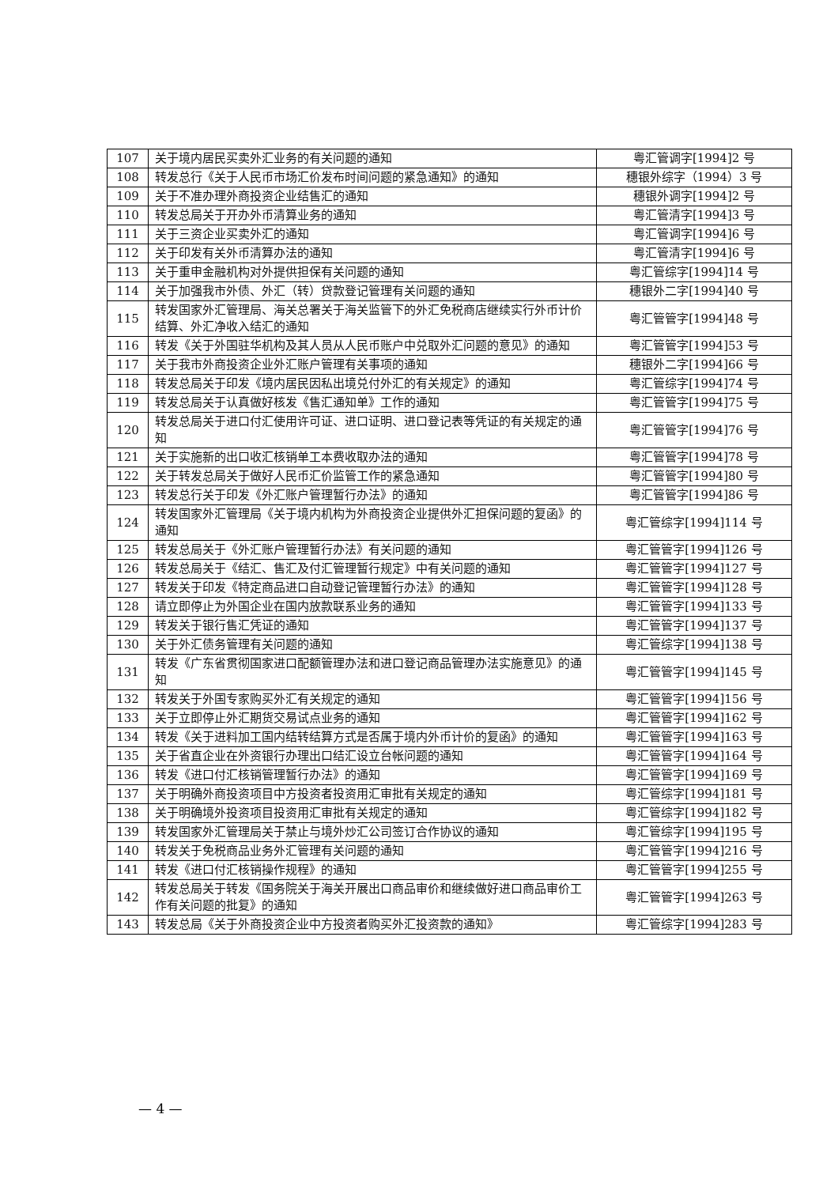| 107 | 关于境内居民买卖外汇业务的有关问题的通知 | 粤汇管调字[1994]2 号 |
| 108 | 转发总行《关于人民币市场汇价发布时间问题的紧急通知》的通知 | 穗银外综字（1994）3 号 |
| 109 | 关于不准办理外商投资企业结售汇的通知 | 穗银外调字[1994]2 号 |
| 110 | 转发总局关于开办外币清算业务的通知 | 粤汇管清字[1994]3 号 |
| 111 | 关于三资企业买卖外汇的通知 | 粤汇管调字[1994]6 号 |
| 112 | 关于印发有关外币清算办法的通知 | 粤汇管清字[1994]6 号 |
| 113 | 关于重申金融机构对外提供担保有关问题的通知 | 粤汇管综字[1994]14 号 |
| 114 | 关于加强我市外债、外汇（转）贷款登记管理有关问题的通知 | 穗银外二字[1994]40 号 |
| 115 | 转发国家外汇管理局、海关总署关于海关监管下的外汇免税商店继续实行外币计价结算、外汇净收入结汇的通知 | 粤汇管管字[1994]48 号 |
| 116 | 转发《关于外国驻华机构及其人员从人民币账户中兑取外汇问题的意见》的通知 | 粤汇管管字[1994]53 号 |
| 117 | 关于我市外商投资企业外汇账户管理有关事项的通知 | 穗银外二字[1994]66 号 |
| 118 | 转发总局关于印发《境内居民因私出境兑付外汇的有关规定》的通知 | 粤汇管综字[1994]74 号 |
| 119 | 转发总局关于认真做好核发《售汇通知单》工作的通知 | 粤汇管管字[1994]75 号 |
| 120 | 转发总局关于进口付汇使用许可证、进口证明、进口登记表等凭证的有关规定的通知 | 粤汇管管字[1994]76 号 |
| 121 | 关于实施新的出口收汇核销单工本费收取办法的通知 | 粤汇管管字[1994]78 号 |
| 122 | 关于转发总局关于做好人民币汇价监管工作的紧急通知 | 粤汇管管字[1994]80 号 |
| 123 | 转发总行关于印发《外汇账户管理暂行办法》的通知 | 粤汇管管字[1994]86 号 |
| 124 | 转发国家外汇管理局《关于境内机构为外商投资企业提供外汇担保问题的复函》的通知 | 粤汇管综字[1994]114 号 |
| 125 | 转发总局关于《外汇账户管理暂行办法》有关问题的通知 | 粤汇管管字[1994]126 号 |
| 126 | 转发总局关于《结汇、售汇及付汇管理暂行规定》中有关问题的通知 | 粤汇管管字[1994]127 号 |
| 127 | 转发关于印发《特定商品进口自动登记管理暂行办法》的通知 | 粤汇管管字[1994]128 号 |
| 128 | 请立即停止为外国企业在国内放款联系业务的通知 | 粤汇管管字[1994]133 号 |
| 129 | 转发关于银行售汇凭证的通知 | 粤汇管管字[1994]137 号 |
| 130 | 关于外汇债务管理有关问题的通知 | 粤汇管综字[1994]138 号 |
| 131 | 转发《广东省贯彻国家进口配额管理办法和进口登记商品管理办法实施意见》的通知 | 粤汇管管字[1994]145 号 |
| 132 | 转发关于外国专家购买外汇有关规定的通知 | 粤汇管管字[1994]156 号 |
| 133 | 关于立即停止外汇期货交易试点业务的通知 | 粤汇管管字[1994]162 号 |
| 134 | 转发《关于进料加工国内结转结算方式是否属于境内外币计价的复函》的通知 | 粤汇管管字[1994]163 号 |
| 135 | 关于省直企业在外资银行办理出口结汇设立台帐问题的通知 | 粤汇管管字[1994]164 号 |
| 136 | 转发《进口付汇核销管理暂行办法》的通知 | 粤汇管管字[1994]169 号 |
| 137 | 关于明确外商投资项目中方投资者投资用汇审批有关规定的通知 | 粤汇管综字[1994]181 号 |
| 138 | 关于明确境外投资项目投资用汇审批有关规定的通知 | 粤汇管综字[1994]182 号 |
| 139 | 转发国家外汇管理局关于禁止与境外炒汇公司签订合作协议的通知 | 粤汇管综字[1994]195 号 |
| 140 | 转发关于免税商品业务外汇管理有关问题的通知 | 粤汇管管字[1994]216 号 |
| 141 | 转发《进口付汇核销操作规程》的通知 | 粤汇管管字[1994]255 号 |
| 142 | 转发总局关于转发《国务院关于海关开展出口商品审价和继续做好进口商品审价工作有关问题的批复》的通知 | 粤汇管管字[1994]263 号 |
| 143 | 转发总局《关于外商投资企业中方投资者购买外汇投资款的通知》 | 粤汇管综字[1994]283 号 |
— 4 —